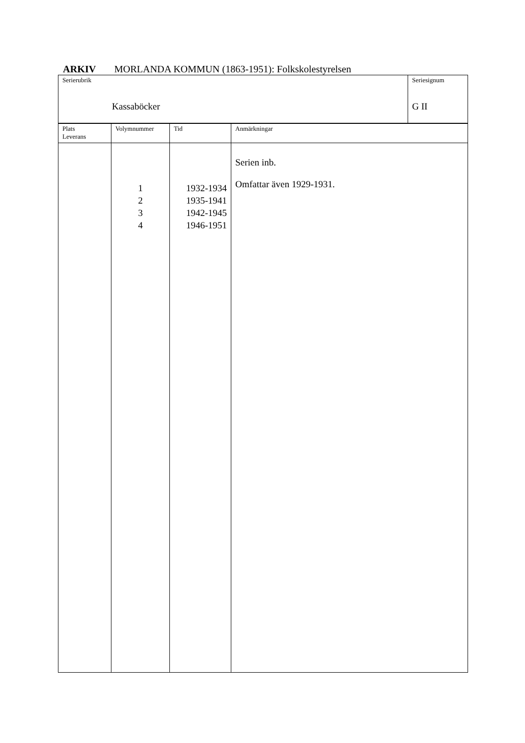ARKIV MORLANDA KOMMUN (1863-1951): Folkskolestyrelsen
| Serierubrik Kassaböcker | Seriesignum G II |
| Plats Leverans | Volymnummer | Tid | Anmärkningar |
| | 1 2 3 4 | 1932-1934 1935-1941 1942-1945 1946-1951 | Serien inb. Omfattar även 1929-1931. |